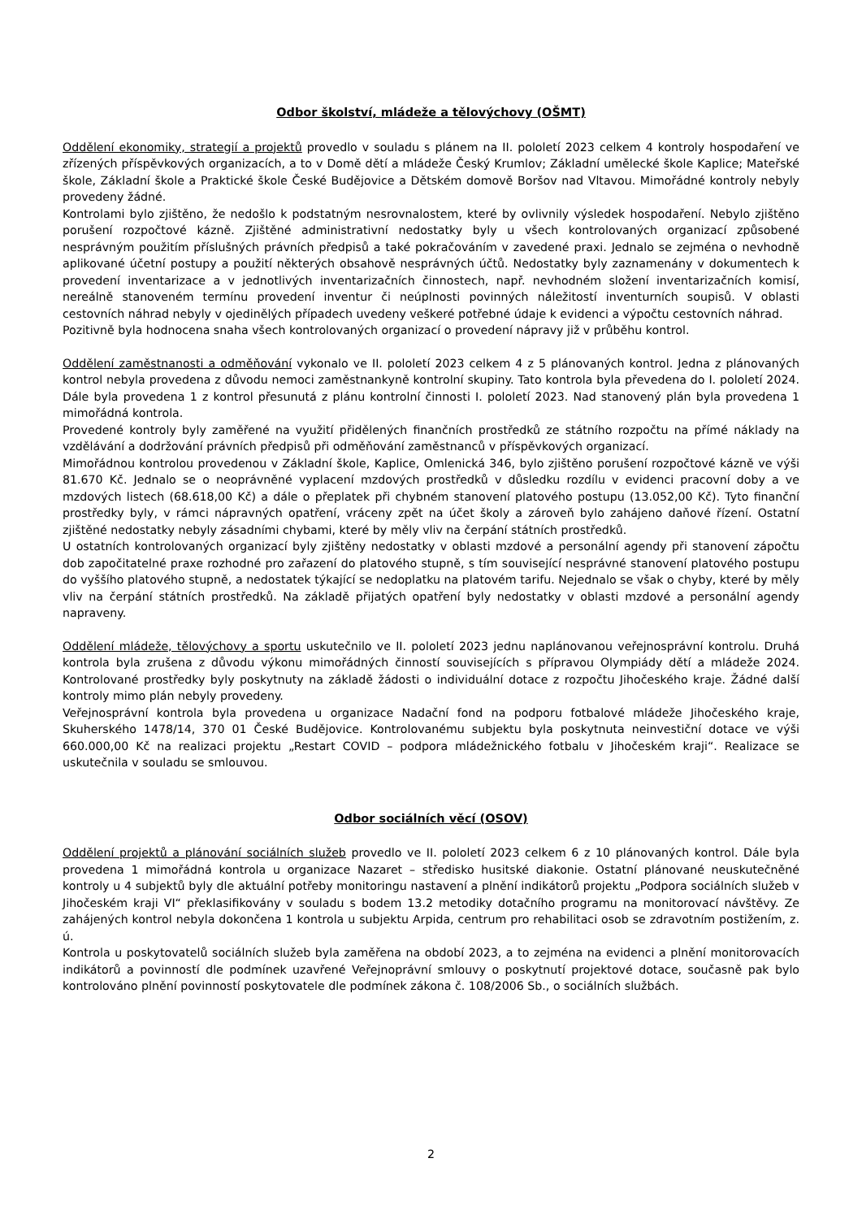Odbor školství, mládeže a tělovýchovy (OŠMT)
Oddělení ekonomiky, strategií a projektů provedlo v souladu s plánem na II. pololetí 2023 celkem 4 kontroly hospodaření ve zřízených příspěvkových organizacích, a to v Domě dětí a mládeže Český Krumlov; Základní umělecké škole Kaplice; Mateřské škole, Základní škole a Praktické škole České Budějovice a Dětském domově Boršov nad Vltavou. Mimořádné kontroly nebyly provedeny žádné.
Kontrolami bylo zjištěno, že nedošlo k podstatným nesrovnalostem, které by ovlivnily výsledek hospodaření. Nebylo zjištěno porušení rozpočtové kázně. Zjištěné administrativní nedostatky byly u všech kontrolovaných organizací způsobené nesprávným použitím příslušných právních předpisů a také pokračováním v zavedené praxi. Jednalo se zejména o nevhodně aplikované účetní postupy a použití některých obsahově nesprávných účtů. Nedostatky byly zaznamenány v dokumentech k provedení inventarizace a v jednotlivých inventarizačních činnostech, např. nevhodném složení inventarizačních komisí, nereálně stanoveném termínu provedení inventur či neúplnosti povinných náležitostí inventurních soupisů. V oblasti cestovních náhrad nebyly v ojedinělých případech uvedeny veškeré potřebné údaje k evidenci a výpočtu cestovních náhrad.
Pozitivně byla hodnocena snaha všech kontrolovaných organizací o provedení nápravy již v průběhu kontrol.
Oddělení zaměstnanosti a odměňování vykonalo ve II. pololetí 2023 celkem 4 z 5 plánovaných kontrol. Jedna z plánovaných kontrol nebyla provedena z důvodu nemoci zaměstnankyně kontrolní skupiny. Tato kontrola byla převedena do I. pololetí 2024. Dále byla provedena 1 z kontrol přesunutá z plánu kontrolní činnosti I. pololetí 2023. Nad stanovený plán byla provedena 1 mimořádná kontrola.
Provedené kontroly byly zaměřené na využití přidělených finančních prostředků ze státního rozpočtu na přímé náklady na vzdělávání a dodržování právních předpisů při odměňování zaměstnanců v příspěvkových organizací.
Mimořádnou kontrolou provedenou v Základní škole, Kaplice, Omlenická 346, bylo zjištěno porušení rozpočtové kázně ve výši 81.670 Kč. Jednalo se o neoprávněné vyplacení mzdových prostředků v důsledku rozdílu v evidenci pracovní doby a ve mzdových listech (68.618,00 Kč) a dále o přeplatek při chybném stanovení platového postupu (13.052,00 Kč). Tyto finanční prostředky byly, v rámci nápravných opatření, vráceny zpět na účet školy a zároveň bylo zahájeno daňové řízení. Ostatní zjištěné nedostatky nebyly zásadními chybami, které by měly vliv na čerpání státních prostředků.
U ostatních kontrolovaných organizací byly zjištěny nedostatky v oblasti mzdové a personální agendy při stanovení zápočtu dob započitatelné praxe rozhodné pro zařazení do platového stupně, s tím související nesprávné stanovení platového postupu do vyššího platového stupně, a nedostatek týkající se nedoplatku na platovém tarifu. Nejednalo se však o chyby, které by měly vliv na čerpání státních prostředků. Na základě přijatých opatření byly nedostatky v oblasti mzdové a personální agendy napraveny.
Oddělení mládeže, tělovýchovy a sportu uskutečnilo ve II. pololetí 2023 jednu naplánovanou veřejnosprávní kontrolu. Druhá kontrola byla zrušena z důvodu výkonu mimořádných činností souvisejících s přípravou Olympiády dětí a mládeže 2024. Kontrolované prostředky byly poskytnuty na základě žádosti o individuální dotace z rozpočtu Jihočeského kraje. Žádné další kontroly mimo plán nebyly provedeny.
Veřejnosprávní kontrola byla provedena u organizace Nadační fond na podporu fotbalové mládeže Jihočeského kraje, Skuherského 1478/14, 370 01 České Budějovice. Kontrolovanému subjektu byla poskytnuta neinvestiční dotace ve výši 660.000,00 Kč na realizaci projektu „Restart COVID – podpora mládežnického fotbalu v Jihočeském kraji“. Realizace se uskutečnila v souladu se smlouvou.
Odbor sociálních věcí (OSOV)
Oddělení projektů a plánování sociálních služeb provedlo ve II. pololetí 2023 celkem 6 z 10 plánovaných kontrol. Dále byla provedena 1 mimořádná kontrola u organizace Nazaret – středisko husitské diakonie. Ostatní plánované neuskutečněné kontroly u 4 subjektů byly dle aktuální potřeby monitoringu nastavení a plnění indikátorů projektu „Podpora sociálních služeb v Jihočeském kraji VI“ překlasifikovány v souladu s bodem 13.2 metodiky dotačního programu na monitorovací návštěvy. Ze zahájených kontrol nebyla dokončena 1 kontrola u subjektu Arpida, centrum pro rehabilitaci osob se zdravotním postižením, z. ú.
Kontrola u poskytovatelů sociálních služeb byla zaměřena na období 2023, a to zejména na evidenci a plnění monitorovacích indikátorů a povinností dle podmínek uzavřené Veřejnoprávní smlouvy o poskytnutí projektové dotace, současně pak bylo kontrolováno plnění povinností poskytovatele dle podmínek zákona č. 108/2006 Sb., o sociálních službách.
2